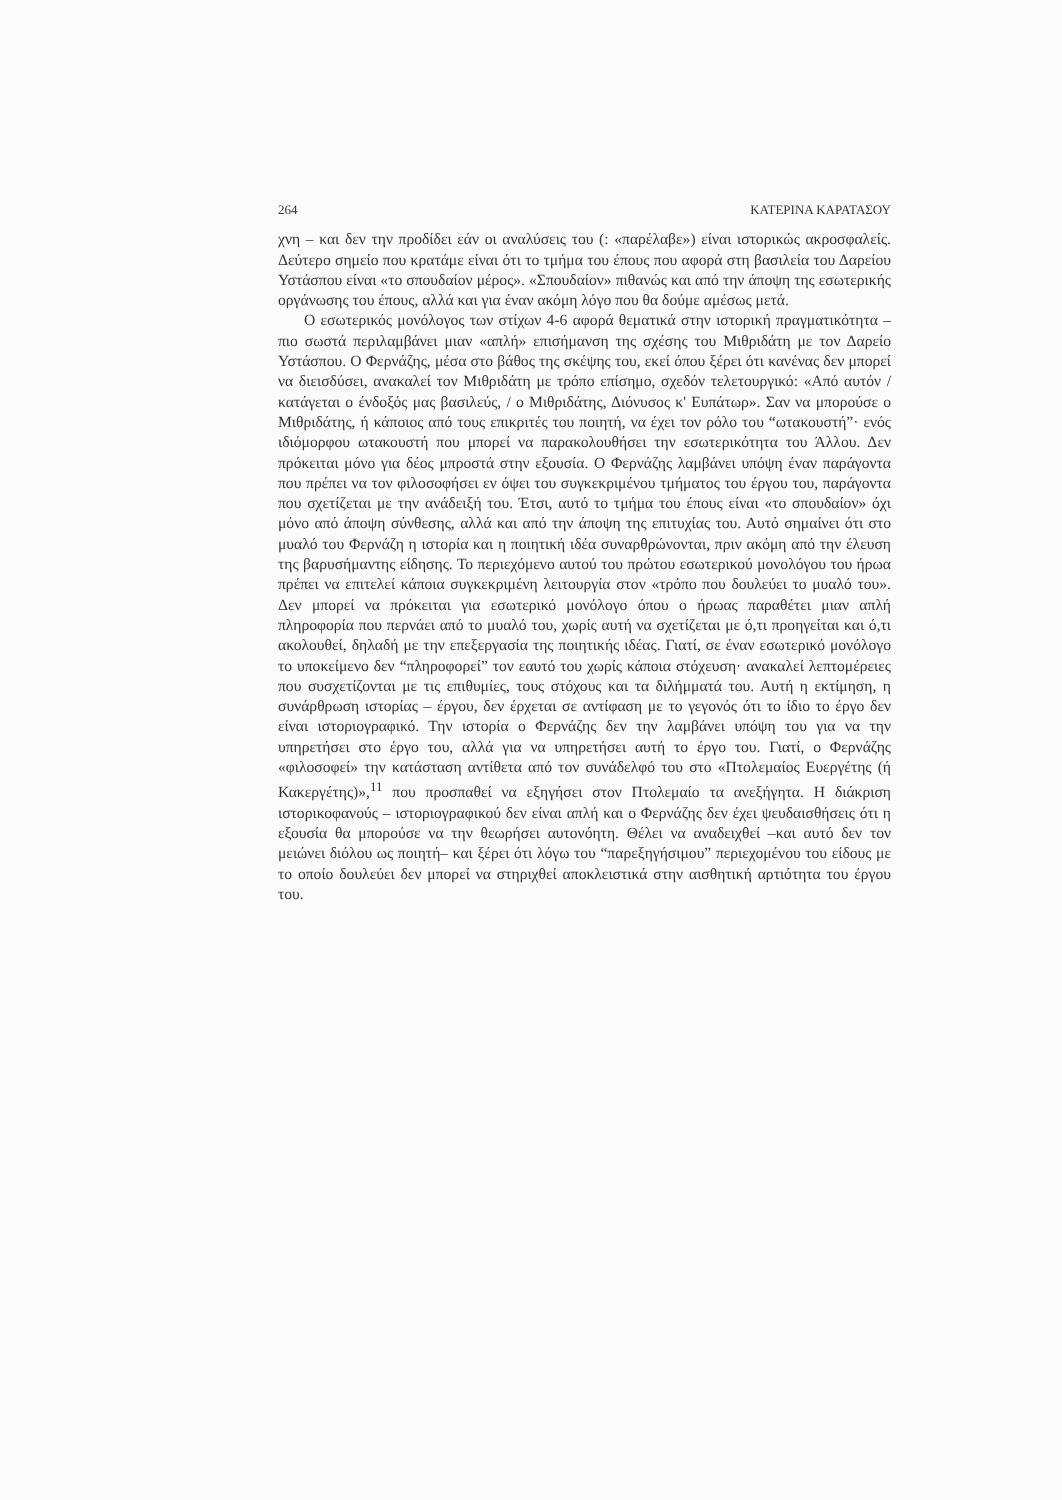264 ΚΑΤΕΡΙΝΑ ΚΑΡΑΤΑΣΟΥ
χνη – και δεν την προδίδει εάν οι αναλύσεις του (: «παρέλαβε») είναι ιστορικώς ακροσφαλείς. Δεύτερο σημείο που κρατάμε είναι ότι το τμήμα του έπους που αφορά στη βασιλεία του Δαρείου Υστάσπου είναι «το σπουδαίον μέρος». «Σπουδαίον» πιθανώς και από την άποψη της εσωτερικής οργάνωσης του έπους, αλλά και για έναν ακόμη λόγο που θα δούμε αμέσως μετά.
Ο εσωτερικός μονόλογος των στίχων 4-6 αφορά θεματικά στην ιστορική πραγματικότητα – πιο σωστά περιλαμβάνει μιαν «απλή» επισήμανση της σχέσης του Μιθριδάτη με τον Δαρείο Υστάσπου. Ο Φερνάζης, μέσα στο βάθος της σκέψης του, εκεί όπου ξέρει ότι κανένας δεν μπορεί να διεισδύσει, ανακαλεί τον Μιθριδάτη με τρόπο επίσημο, σχεδόν τελετουργικό: «Από αυτόν / κατάγεται ο ένδοξός μας βασιλεύς, / ο Μιθριδάτης, Διόνυσος κ' Ευπάτωρ». Σαν να μπορούσε ο Μιθριδάτης, ή κάποιος από τους επικριτές του ποιητή, να έχει τον ρόλο του “ωτακουστή”· ενός ιδιόμορφου ωτακουστή που μπορεί να παρακολουθήσει την εσωτερικότητα του Άλλου. Δεν πρόκειται μόνο για δέος μπροστά στην εξουσία. Ο Φερνάζης λαμβάνει υπόψη έναν παράγοντα που πρέπει να τον φιλοσοφήσει εν όψει του συγκεκριμένου τμήματος του έργου του, παράγοντα που σχετίζεται με την ανάδειξή του. Έτσι, αυτό το τμήμα του έπους είναι «το σπουδαίον» όχι μόνο από άποψη σύνθεσης, αλλά και από την άποψη της επιτυχίας του. Αυτό σημαίνει ότι στο μυαλό του Φερνάζη η ιστορία και η ποιητική ιδέα συναρθρώνονται, πριν ακόμη από την έλευση της βαρυσήμαντης είδησης. Το περιεχόμενο αυτού του πρώτου εσωτερικού μονολόγου του ήρωα πρέπει να επιτελεί κάποια συγκεκριμένη λειτουργία στον «τρόπο που δουλεύει το μυαλό του». Δεν μπορεί να πρόκειται για εσωτερικό μονόλογο όπου ο ήρωας παραθέτει μιαν απλή πληροφορία που περνάει από το μυαλό του, χωρίς αυτή να σχετίζεται με ό,τι προηγείται και ό,τι ακολουθεί, δηλαδή με την επεξεργασία της ποιητικής ιδέας. Γιατί, σε έναν εσωτερικό μονόλογο το υποκείμενο δεν “πληροφορεί” τον εαυτό του χωρίς κάποια στόχευση· ανακαλεί λεπτομέρειες που συσχετίζονται με τις επιθυμίες, τους στόχους και τα διλήμματά του. Αυτή η εκτίμηση, η συνάρθρωση ιστορίας – έργου, δεν έρχεται σε αντίφαση με το γεγονός ότι το ίδιο το έργο δεν είναι ιστοριογραφικό. Την ιστορία ο Φερνάζης δεν την λαμβάνει υπόψη του για να την υπηρετήσει στο έργο του, αλλά για να υπηρετήσει αυτή το έργο του. Γιατί, ο Φερνάζης «φιλοσοφεί» την κατάσταση αντίθετα από τον συνάδελφό του στο «Πτολεμαίος Ευεργέτης (ή Κακεργέτης)»,<sup>11</sup> που προσπαθεί να εξηγήσει στον Πτολεμαίο τα ανεξήγητα. Η διάκριση ιστορικοφανούς – ιστοριογραφικού δεν είναι απλή και ο Φερνάζης δεν έχει ψευδαισθήσεις ότι η εξουσία θα μπορούσε να την θεωρήσει αυτονόητη. Θέλει να αναδειχθεί –και αυτό δεν τον μειώνει διόλου ως ποιητή– και ξέρει ότι λόγω του “παρεξηγήσιμου” περιεχομένου του είδους με το οποίο δουλεύει δεν μπορεί να στηριχθεί αποκλειστικά στην αισθητική αρτιότητα του έργου του.